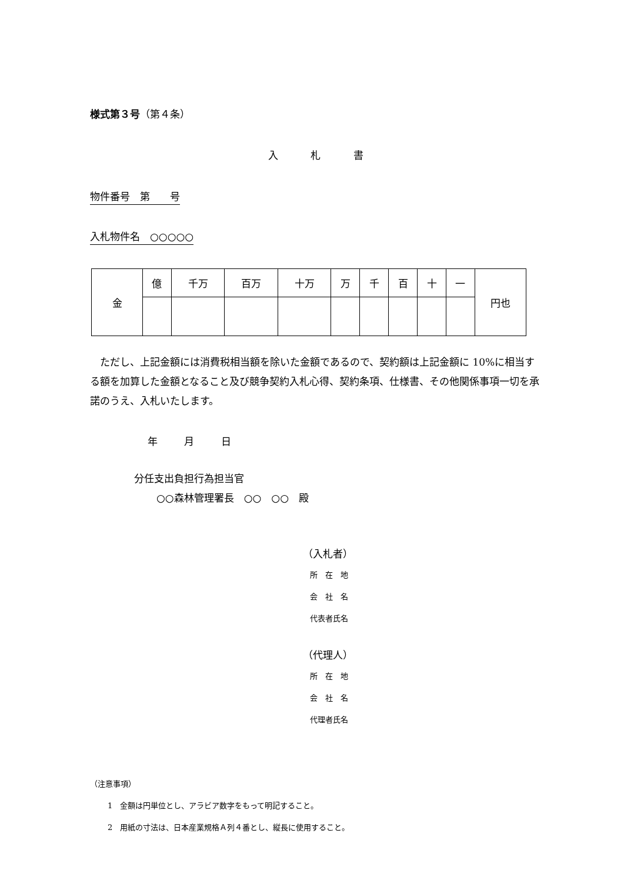様式第３号（第４条）
入 札 書
物件番号　第　　号
入札物件名　○○○○○
| 金 | 億 | 千万 | 百万 | 十万 | 万 | 千 | 百 | 十 | 一 | 円也 |
ただし、上記金額には消費税相当額を除いた金額であるので、契約額は上記金額に 10%に相当する額を加算した金額となること及び競争契約入札心得、契約条項、仕様書、その他関係事項一切を承諾のうえ、入札いたします。
年 月 日
分任支出負担行為担当官
○○森林管理署長　○○　○○　殿
（入札者）
所　在　地
会　社　名
代表者氏名
（代理人）
所　在　地
会　社　名
代理者氏名
（注意事項）
1　金額は円単位とし、アラビア数字をもって明記すること。
2　用紙の寸法は、日本産業規格Ａ列４番とし、縦長に使用すること。